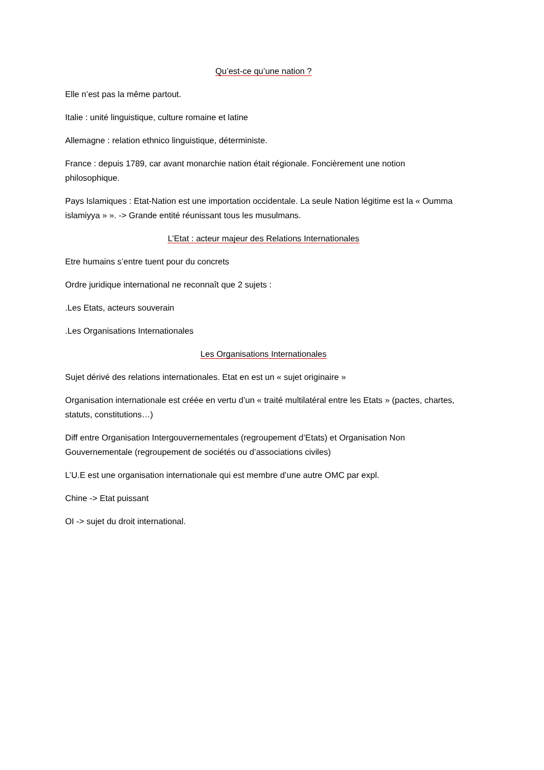Qu’est-ce qu’une nation ?
Elle n’est pas la même partout.
Italie : unité linguistique, culture romaine et latine
Allemagne : relation ethnico linguistique, déterministe.
France : depuis 1789, car avant monarchie nation était régionale. Foncièrement une notion philosophique.
Pays Islamiques : Etat-Nation est une importation occidentale. La seule Nation légitime est la « Oumma islamiyya » ». -> Grande entité réunissant tous les musulmans.
L’Etat : acteur majeur des Relations Internationales
Etre humains s’entre tuent pour du concrets
Ordre juridique international ne reconnaît que 2 sujets :
.Les Etats, acteurs souverain
.Les Organisations Internationales
Les Organisations Internationales
Sujet dérivé des relations internationales. Etat en est un « sujet originaire »
Organisation internationale est créée en vertu d’un « traité multilatéral entre les Etats » (pactes, chartes, statuts, constitutions…)
Diff entre Organisation Intergouvernementales (regroupement d’Etats) et Organisation Non Gouvernementale (regroupement de sociétés ou d’associations civiles)
L’U.E est une organisation internationale qui est membre d’une autre OMC par expl.
Chine -> Etat puissant
OI -> sujet du droit international.